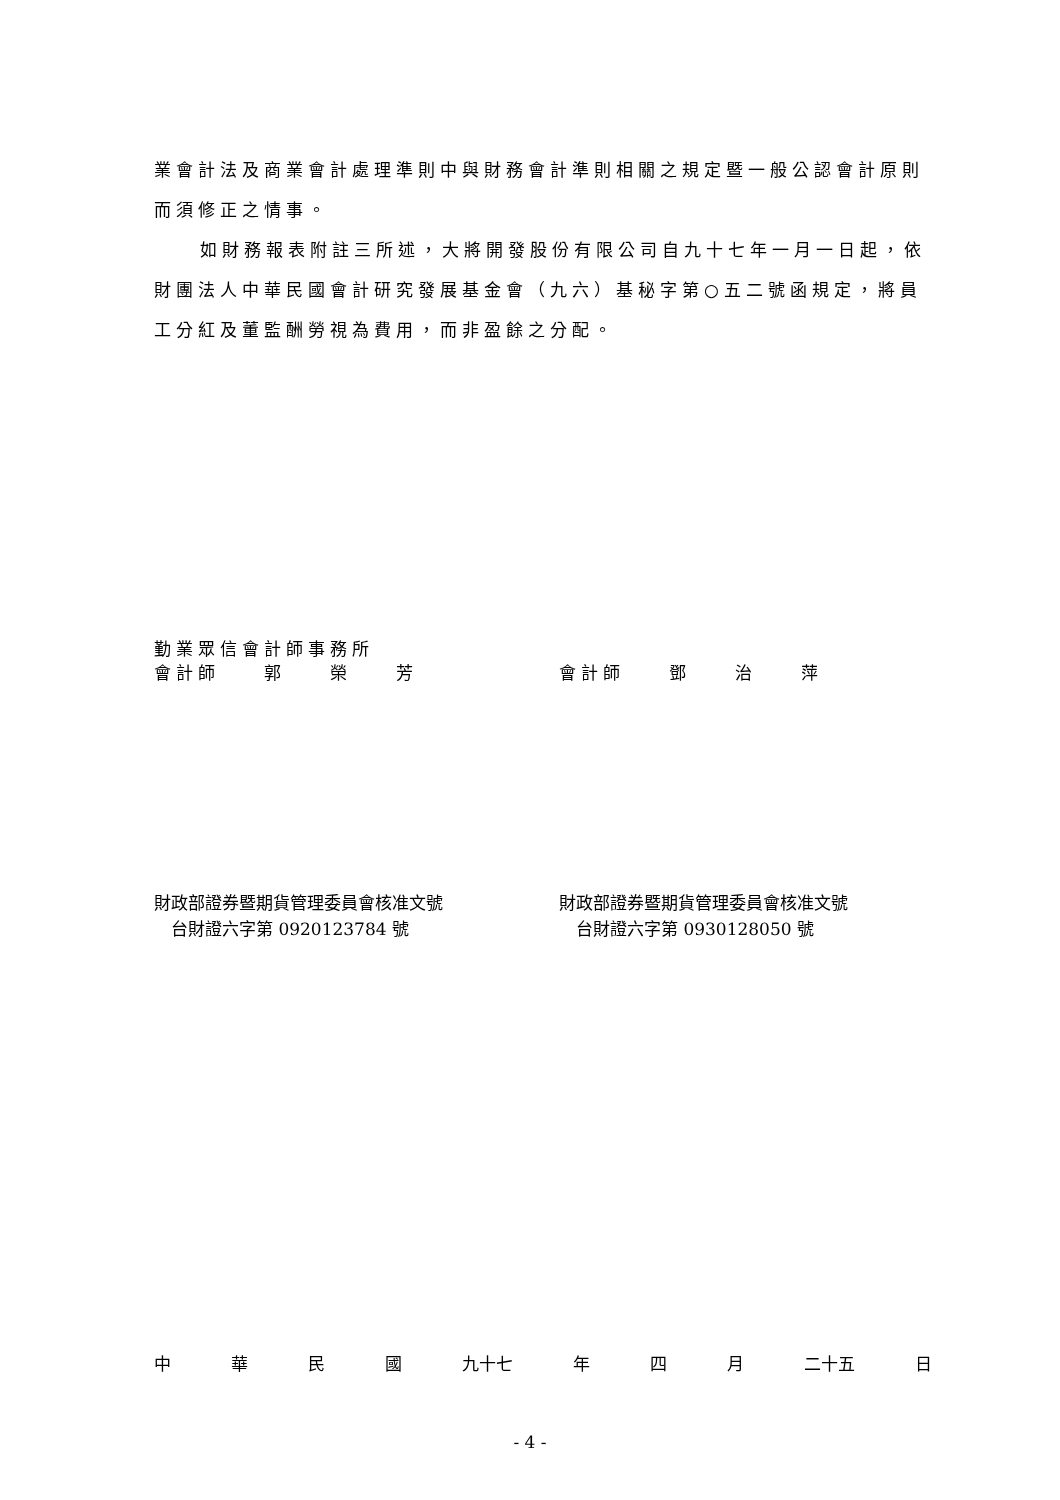業會計法及商業會計處理準則中與財務會計準則相關之規定暨一般公認會計原則而須修正之情事。
如財務報表附註三所述，大將開發股份有限公司自九十七年一月一日起，依財團法人中華民國會計研究發展基金會（九六）基秘字第○五二號函規定，將員工分紅及董監酬勞視為費用，而非盈餘之分配。
勤業眾信會計師事務所
會計師　　郭　　榮　　芳 會計師　　鄧　　治　　萍
財政部證券暨期貨管理委員會核准文號 財政部證券暨期貨管理委員會核准文號
　台財證六字第 0920123784 號 　台財證六字第 0930128050 號
中華民國 九十七 年 四 月 二十五 日
- 4 -